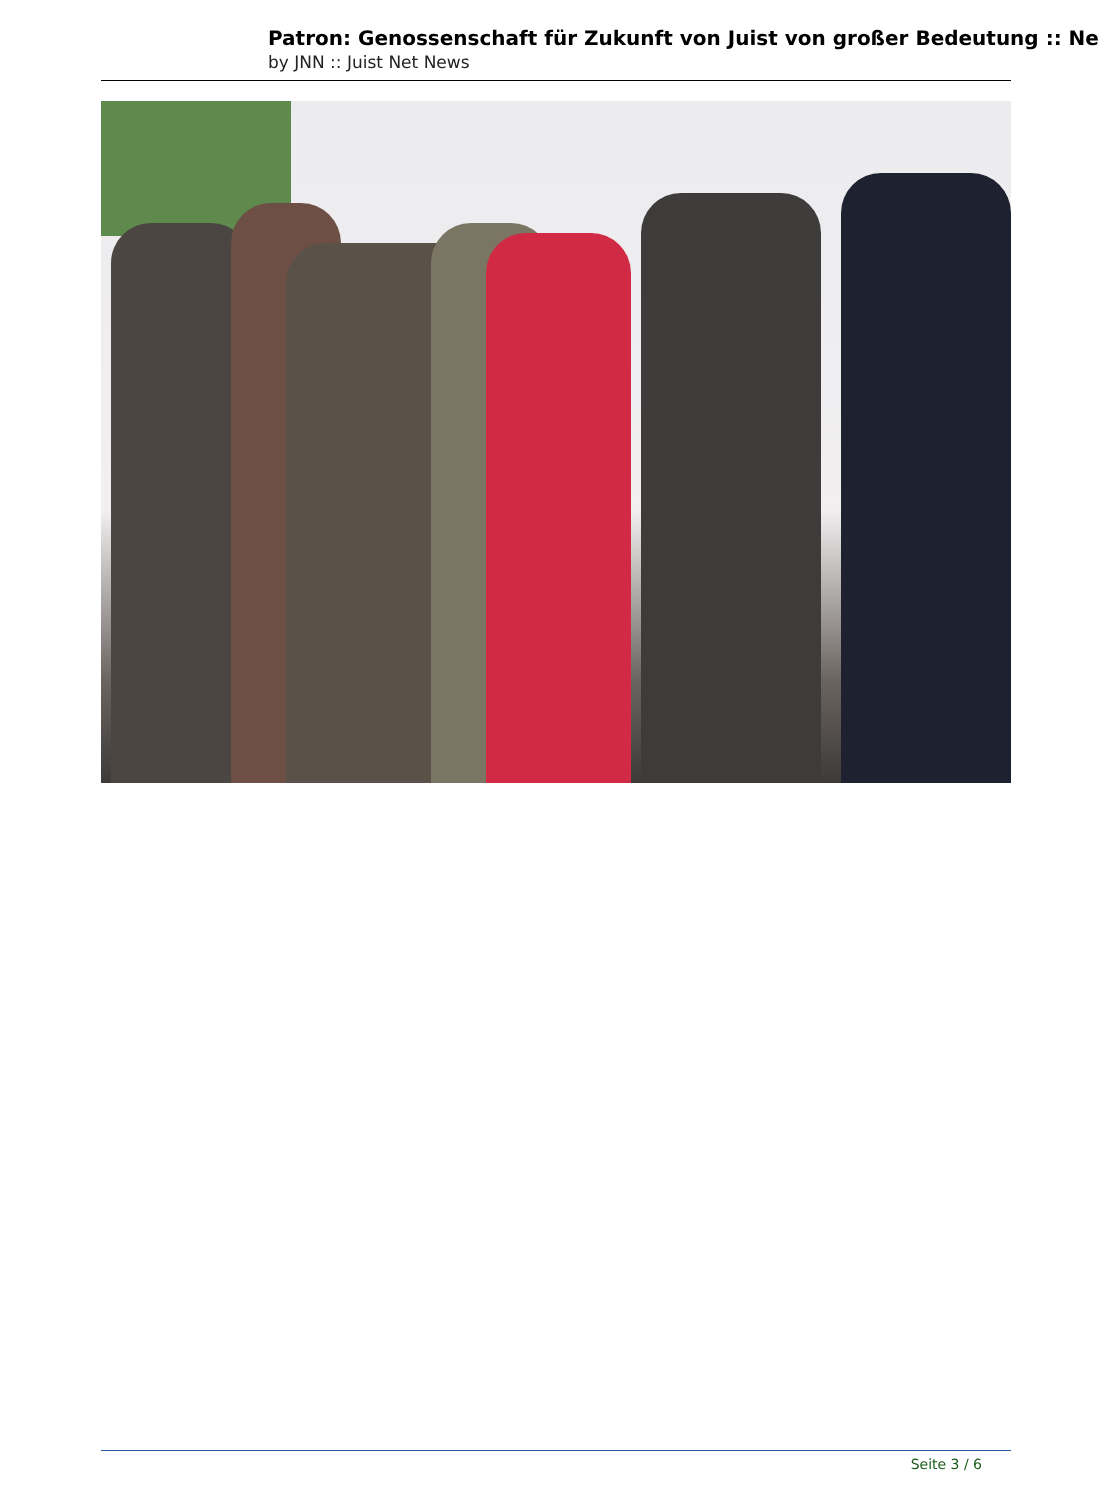Patron: Genossenschaft für Zukunft von Juist von großer Bedeutung :: Ne
by JNN :: Juist Net News
Seite 3 / 6